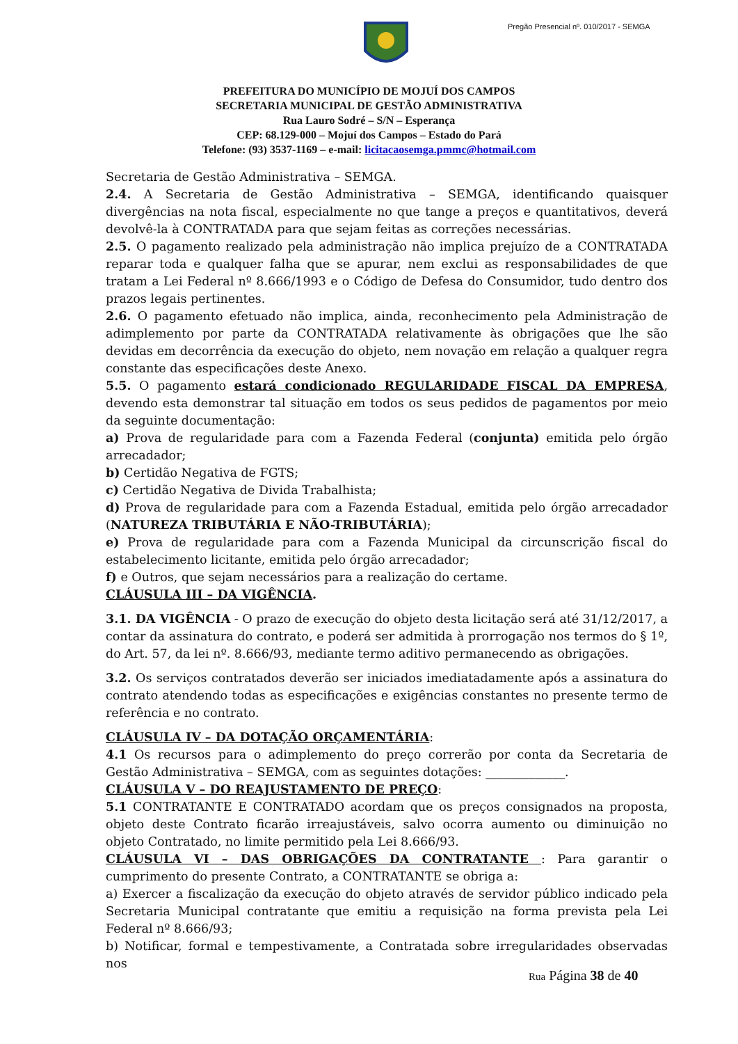Pregão Presencial nº. 010/2017 - SEMGA
PREFEITURA DO MUNICÍPIO DE MOJUÍ DOS CAMPOS
SECRETARIA MUNICIPAL DE GESTÃO ADMINISTRATIVA
Rua Lauro Sodré – S/N – Esperança
CEP: 68.129-000 – Mojuí dos Campos – Estado do Pará
Telefone: (93) 3537-1169 – e-mail: licitacaosemga.pmmc@hotmail.com
Secretaria de Gestão Administrativa – SEMGA.
2.4. A Secretaria de Gestão Administrativa – SEMGA, identificando quaisquer divergências na nota fiscal, especialmente no que tange a preços e quantitativos, deverá devolvê-la à CONTRATADA para que sejam feitas as correções necessárias.
2.5. O pagamento realizado pela administração não implica prejuízo de a CONTRATADA reparar toda e qualquer falha que se apurar, nem exclui as responsabilidades de que tratam a Lei Federal nº 8.666/1993 e o Código de Defesa do Consumidor, tudo dentro dos prazos legais pertinentes.
2.6. O pagamento efetuado não implica, ainda, reconhecimento pela Administração de adimplemento por parte da CONTRATADA relativamente às obrigações que lhe são devidas em decorrência da execução do objeto, nem novação em relação a qualquer regra constante das especificações deste Anexo.
5.5. O pagamento estará condicionado REGULARIDADE FISCAL DA EMPRESA, devendo esta demonstrar tal situação em todos os seus pedidos de pagamentos por meio da seguinte documentação:
a) Prova de regularidade para com a Fazenda Federal (conjunta) emitida pelo órgão arrecadador;
b) Certidão Negativa de FGTS;
c) Certidão Negativa de Divida Trabalhista;
d) Prova de regularidade para com a Fazenda Estadual, emitida pelo órgão arrecadador (NATUREZA TRIBUTÁRIA E NÃO-TRIBUTÁRIA);
e) Prova de regularidade para com a Fazenda Municipal da circunscrição fiscal do estabelecimento licitante, emitida pelo órgão arrecadador;
f) e Outros, que sejam necessários para a realização do certame.
CLÁUSULA III – DA VIGÊNCIA.
3.1. DA VIGÊNCIA - O prazo de execução do objeto desta licitação será até 31/12/2017, a contar da assinatura do contrato, e poderá ser admitida à prorrogação nos termos do § 1º, do Art. 57, da lei nº. 8.666/93, mediante termo aditivo permanecendo as obrigações.
3.2. Os serviços contratados deverão ser iniciados imediatadamente após a assinatura do contrato atendendo todas as especificações e exigências constantes no presente termo de referência e no contrato.
CLÁUSULA IV – DA DOTAÇÃO ORÇAMENTÁRIA:
4.1 Os recursos para o adimplemento do preço correrão por conta da Secretaria de Gestão Administrativa – SEMGA, com as seguintes dotações: _____________.
CLÁUSULA V – DO REAJUSTAMENTO DE PREÇO:
5.1 CONTRATANTE E CONTRATADO acordam que os preços consignados na proposta, objeto deste Contrato ficarão irreajustáveis, salvo ocorra aumento ou diminuição no objeto Contratado, no limite permitido pela Lei 8.666/93.
CLÁUSULA VI – DAS OBRIGAÇÕES DA CONTRATANTE : Para garantir o cumprimento do presente Contrato, a CONTRATANTE se obriga a:
a) Exercer a fiscalização da execução do objeto através de servidor público indicado pela Secretaria Municipal contratante que emitiu a requisição na forma prevista pela Lei Federal nº 8.666/93;
b) Notificar, formal e tempestivamente, a Contratada sobre irregularidades observadas nos
Rua Página 38 de 40